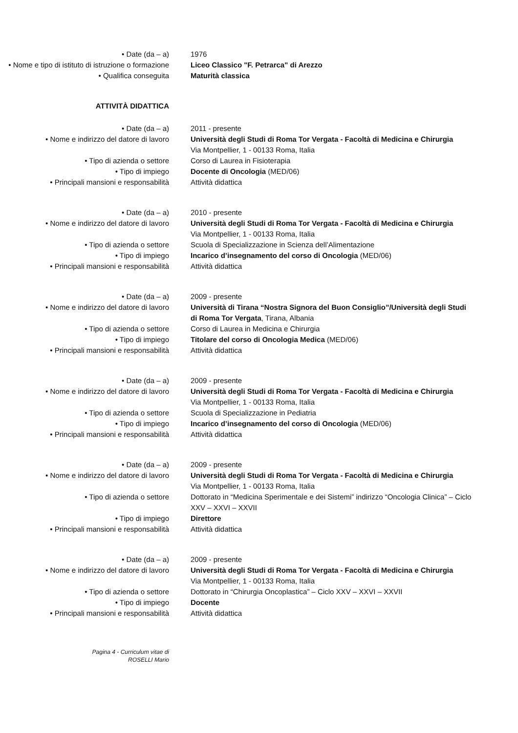• Date (da – a) 1976
• Nome e tipo di istituto di istruzione o formazione
Liceo Classico "F. Petrarca" di Arezzo
• Qualifica conseguita Maturità classica
ATTIVITÀ DIDATTICA
• Date (da – a) 2011 - presente
• Nome e indirizzo del datore di lavoro
Università degli Studi di Roma Tor Vergata - Facoltà di Medicina e Chirurgia
Via Montpellier, 1 - 00133 Roma, Italia
• Tipo di azienda o settore Corso di Laurea in Fisioterapia
• Tipo di impiego Docente di Oncologia (MED/06)
• Principali mansioni e responsabilità Attività didattica
• Date (da – a) 2010 - presente
• Nome e indirizzo del datore di lavoro
Università degli Studi di Roma Tor Vergata - Facoltà di Medicina e Chirurgia
Via Montpellier, 1 - 00133 Roma, Italia
• Tipo di azienda o settore Scuola di Specializzazione in Scienza dell’Alimentazione
• Tipo di impiego Incarico d’insegnamento del corso di Oncologia (MED/06)
• Principali mansioni e responsabilità Attività didattica
• Date (da – a) 2009 - presente
• Nome e indirizzo del datore di lavoro
Università di Tirana “Nostra Signora del Buon Consiglio”/Università degli Studi di Roma Tor Vergata, Tirana, Albania
• Tipo di azienda o settore Corso di Laurea in Medicina e Chirurgia
• Tipo di impiego Titolare del corso di Oncologia Medica (MED/06)
• Principali mansioni e responsabilità Attività didattica
• Date (da – a) 2009 - presente
• Nome e indirizzo del datore di lavoro
Università degli Studi di Roma Tor Vergata - Facoltà di Medicina e Chirurgia
Via Montpellier, 1 - 00133 Roma, Italia
• Tipo di azienda o settore Scuola di Specializzazione in Pediatria
• Tipo di impiego Incarico d’insegnamento del corso di Oncologia (MED/06)
• Principali mansioni e responsabilità Attività didattica
• Date (da – a) 2009 - presente
• Nome e indirizzo del datore di lavoro
Università degli Studi di Roma Tor Vergata - Facoltà di Medicina e Chirurgia
Via Montpellier, 1 - 00133 Roma, Italia
• Tipo di azienda o settore Dottorato in “Medicina Sperimentale e dei Sistemi” indirizzo “Oncologia Clinica” – Ciclo XXV – XXVI – XXVII
• Tipo di impiego Direttore
• Principali mansioni e responsabilità Attività didattica
• Date (da – a) 2009 - presente
• Nome e indirizzo del datore di lavoro
Università degli Studi di Roma Tor Vergata - Facoltà di Medicina e Chirurgia
Via Montpellier, 1 - 00133 Roma, Italia
• Tipo di azienda o settore Dottorato in “Chirurgia Oncoplastica” – Ciclo XXV – XXVI – XXVII
• Tipo di impiego Docente
• Principali mansioni e responsabilità Attività didattica
Pagina 4 - Curriculum vitae di
ROSELLI Mario